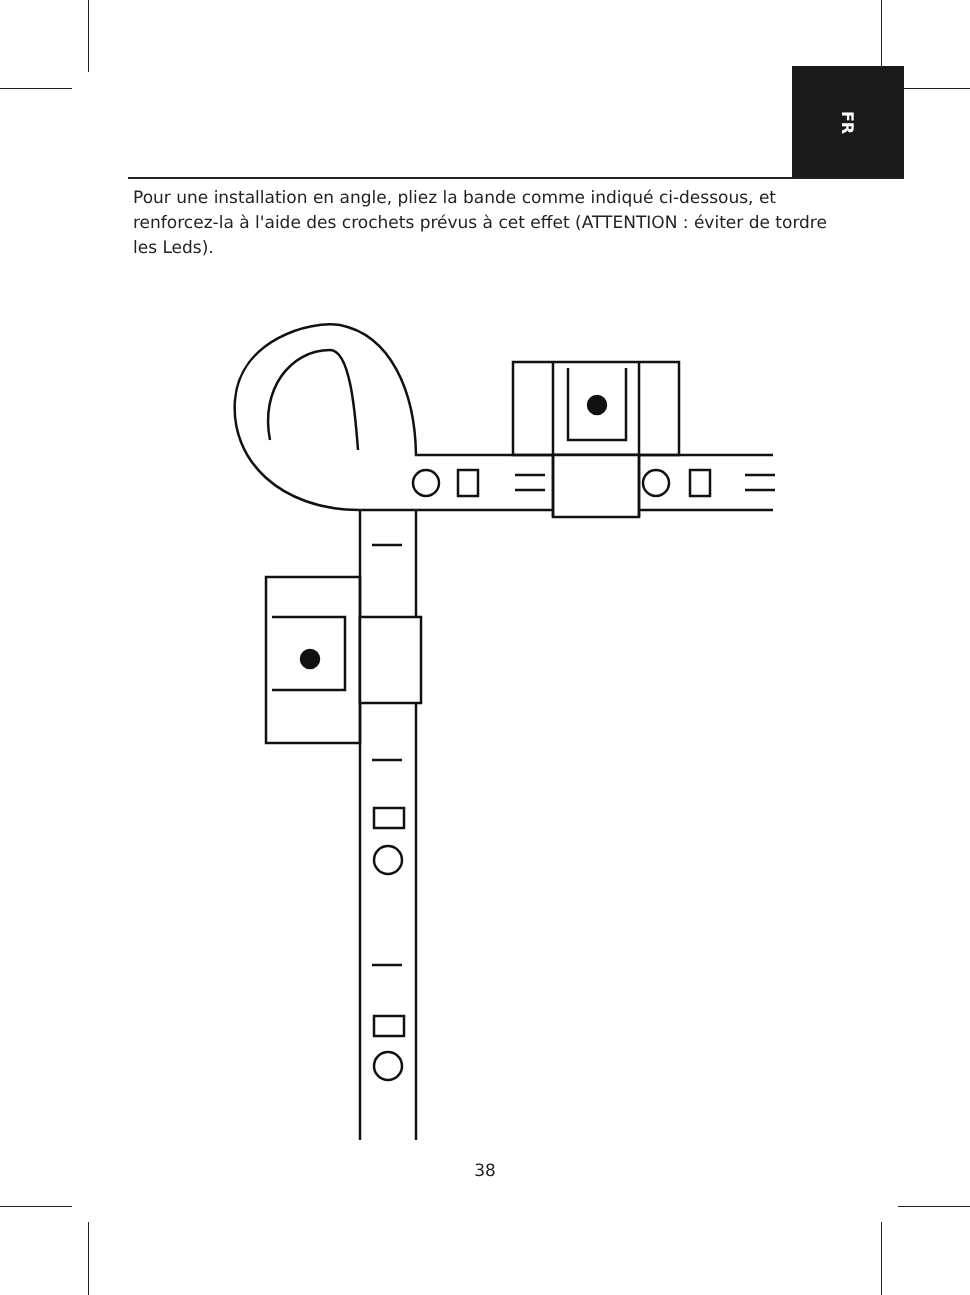FR
Pour une installation en angle, pliez la bande comme indiqué ci-dessous, et renforcez-la à l'aide des crochets prévus à cet effet (ATTENTION : éviter de tordre les Leds).
38